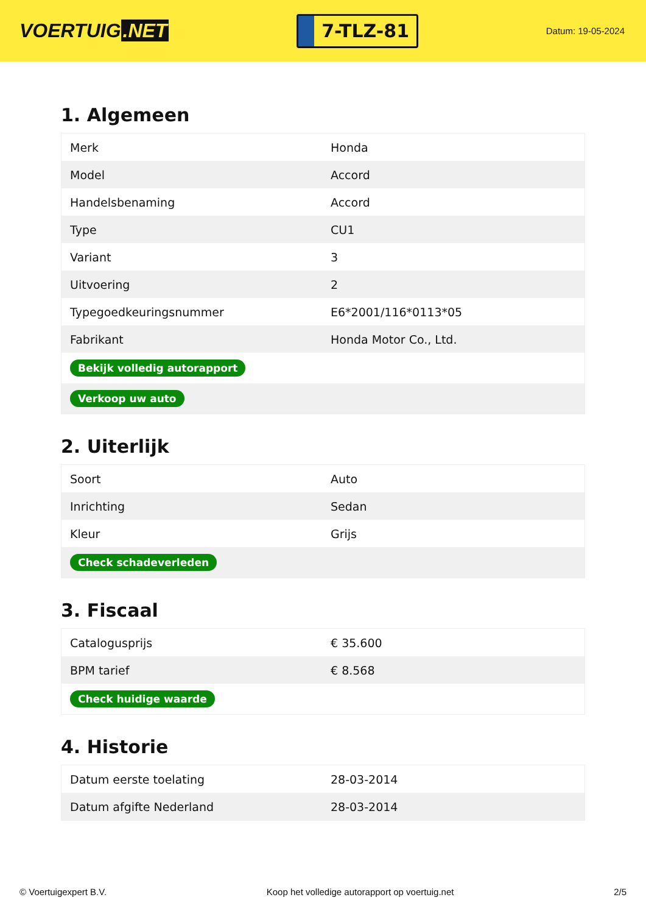VOERTUIG.NET
7-TLZ-81
Datum: 19-05-2024
1. Algemeen
| Merk | Honda |
| Model | Accord |
| Handelsbenaming | Accord |
| Type | CU1 |
| Variant | 3 |
| Uitvoering | 2 |
| Typegoedkeuringsnummer | E6*2001/116*0113*05 |
| Fabrikant | Honda Motor Co., Ltd. |
| Bekijk volledig autorapport | |
| Verkoop uw auto | |
2. Uiterlijk
| Soort | Auto |
| Inrichting | Sedan |
| Kleur | Grijs |
| Check schadeverleden | |
3. Fiscaal
| Catalogusprijs | € 35.600 |
| BPM tarief | € 8.568 |
| Check huidige waarde | |
4. Historie
| Datum eerste toelating | 28-03-2014 |
| Datum afgifte Nederland | 28-03-2014 |
© Voertuigexpert B.V. Koop het volledige autorapport op voertuig.net 2/5